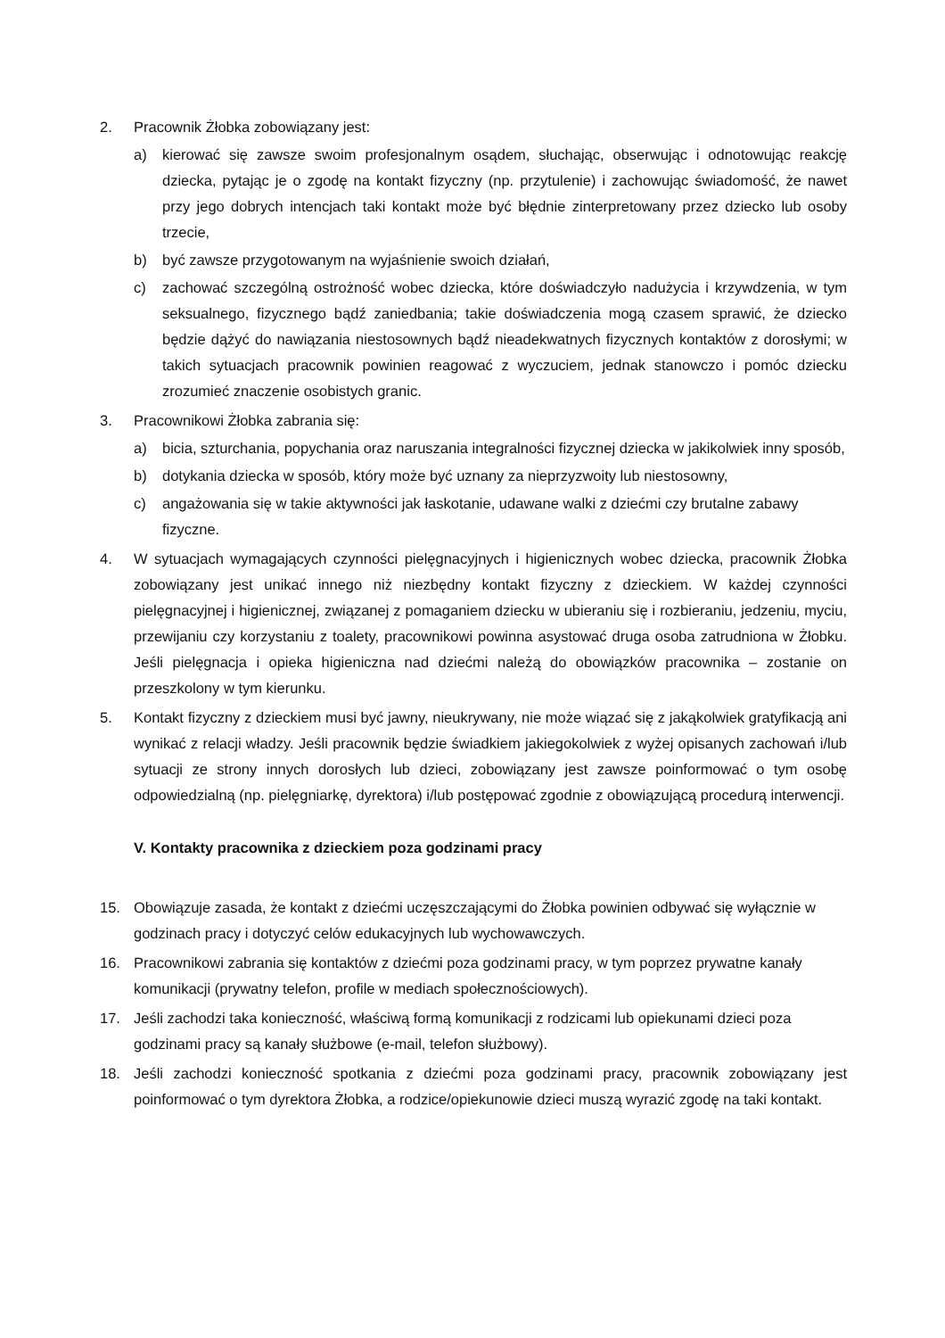2. Pracownik Żłobka zobowiązany jest:
a) kierować się zawsze swoim profesjonalnym osądem, słuchając, obserwując i odnotowując reakcję dziecka, pytając je o zgodę na kontakt fizyczny (np. przytulenie) i zachowując świadomość, że nawet przy jego dobrych intencjach taki kontakt może być błędnie zinterpretowany przez dziecko lub osoby trzecie,
b) być zawsze przygotowanym na wyjaśnienie swoich działań,
c) zachować szczególną ostrożność wobec dziecka, które doświadczyło nadużycia i krzywdzenia, w tym seksualnego, fizycznego bądź zaniedbania; takie doświadczenia mogą czasem sprawić, że dziecko będzie dążyć do nawiązania niestosownych bądź nieadekwatnych fizycznych kontaktów z dorosłymi; w takich sytuacjach pracownik powinien reagować z wyczuciem, jednak stanowczo i pomóc dziecku zrozumieć znaczenie osobistych granic.
3. Pracownikowi Żłobka zabrania się:
a) bicia, szturchania, popychania oraz naruszania integralności fizycznej dziecka w jakikolwiek inny sposób,
b) dotykania dziecka w sposób, który może być uznany za nieprzyzwoity lub niestosowny,
c) angażowania się w takie aktywności jak łaskotanie, udawane walki z dziećmi czy brutalne zabawy fizyczne.
4. W sytuacjach wymagających czynności pielęgnacyjnych i higienicznych wobec dziecka, pracownik Żłobka zobowiązany jest unikać innego niż niezbędny kontakt fizyczny z dzieckiem. W każdej czynności pielęgnacyjnej i higienicznej, związanej z pomaganiem dziecku w ubieraniu się i rozbieraniu, jedzeniu, myciu, przewijaniu czy korzystaniu z toalety, pracownikowi powinna asystować druga osoba zatrudniona w Żłobku. Jeśli pielęgnacja i opieka higieniczna nad dziećmi należą do obowiązków pracownika – zostanie on przeszkolony w tym kierunku.
5. Kontakt fizyczny z dzieckiem musi być jawny, nieukrywany, nie może wiązać się z jakąkolwiek gratyfikacją ani wynikać z relacji władzy. Jeśli pracownik będzie świadkiem jakiegokolwiek z wyżej opisanych zachowań i/lub sytuacji ze strony innych dorosłych lub dzieci, zobowiązany jest zawsze poinformować o tym osobę odpowiedzialną (np. pielęgniarkę, dyrektora) i/lub postępować zgodnie z obowiązującą procedurą interwencji.
V. Kontakty pracownika z dzieckiem poza godzinami pracy
15. Obowiązuje zasada, że kontakt z dziećmi uczęszczającymi do Żłobka powinien odbywać się wyłącznie w godzinach pracy i dotyczyć celów edukacyjnych lub wychowawczych.
16. Pracownikowi zabrania się kontaktów z dziećmi poza godzinami pracy, w tym poprzez prywatne kanały komunikacji (prywatny telefon, profile w mediach społecznościowych).
17. Jeśli zachodzi taka konieczność, właściwą formą komunikacji z rodzicami lub opiekunami dzieci poza godzinami pracy są kanały służbowe (e-mail, telefon służbowy).
18. Jeśli zachodzi konieczność spotkania z dziećmi poza godzinami pracy, pracownik zobowiązany jest poinformować o tym dyrektora Żłobka, a rodzice/opiekunowie dzieci muszą wyrazić zgodę na taki kontakt.